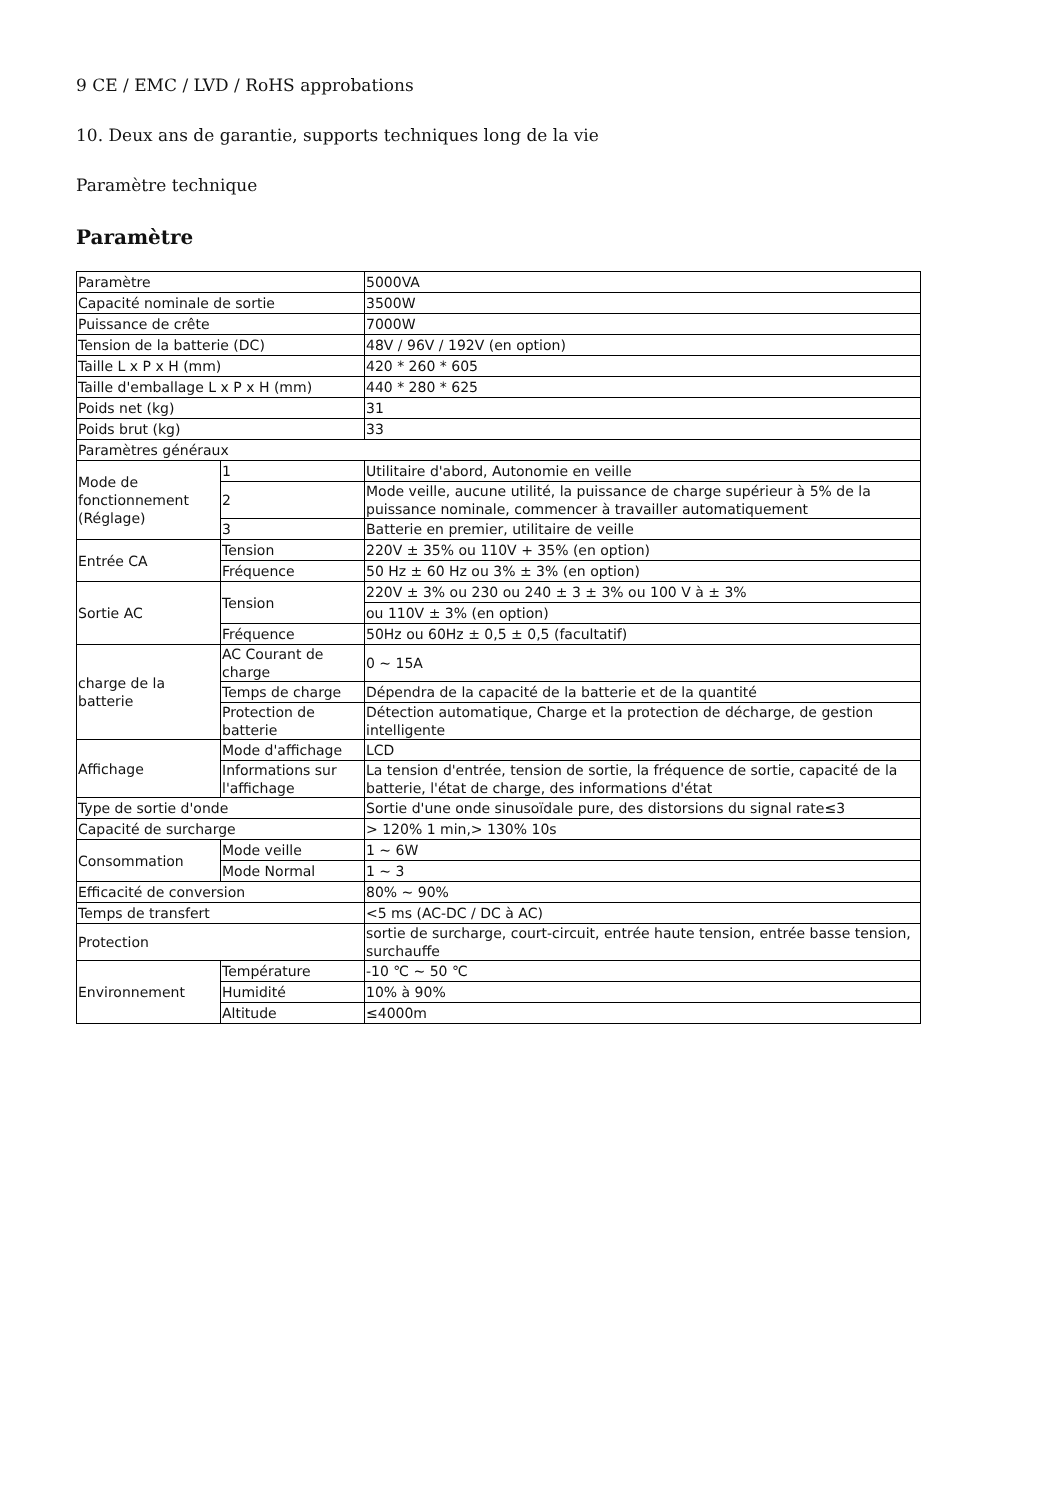9 CE / EMC / LVD / RoHS approbations
10. Deux ans de garantie, supports techniques long de la vie
Paramètre technique
Paramètre
| Paramètre | | 5000VA |
| Capacité nominale de sortie | | 3500W |
| Puissance de crête | | 7000W |
| Tension de la batterie (DC) | | 48V / 96V / 192V (en option) |
| Taille L x P x H (mm) | | 420 * 260 * 605 |
| Taille d'emballage L x P x H (mm) | | 440 * 280 * 625 |
| Poids net (kg) | | 31 |
| Poids brut (kg) | | 33 |
| Paramètres généraux | | |
| Mode de fonctionnement (Réglage) | 1 | Utilitaire d'abord, Autonomie en veille |
| | 2 | Mode veille, aucune utilité, la puissance de charge supérieur à 5% de la puissance nominale, commencer à travailler automatiquement |
| | 3 | Batterie en premier, utilitaire de veille |
| Entrée CA | Tension | 220V ± 35% ou 110V + 35% (en option) |
| | Fréquence | 50 Hz ± 60 Hz ou 3% ± 3% (en option) |
| Sortie AC | Tension | 220V ± 3% ou 230 ou 240 ± 3 ± 3% ou 100 V à ± 3% |
| | | ou 110V ± 3% (en option) |
| | Fréquence | 50Hz ou 60Hz ± 0,5 ± 0,5 (facultatif) |
| charge de la batterie | AC Courant de charge | 0 ~ 15A |
| | Temps de charge | Dépendra de la capacité de la batterie et de la quantité |
| | Protection de batterie | Détection automatique, Charge et la protection de décharge, de gestion intelligente |
| Affichage | Mode d'affichage | LCD |
| | Informations sur l'affichage | La tension d'entrée, tension de sortie, la fréquence de sortie, capacité de la batterie, l'état de charge, des informations d'état |
| Type de sortie d'onde | | Sortie d'une onde sinusoïdale pure, des distorsions du signal rate≤3 |
| Capacité de surcharge | | > 120% 1 min,> 130% 10s |
| Consommation | Mode veille | 1 ~ 6W |
| | Mode Normal | 1 ~ 3 |
| Efficacité de conversion | | 80% ~ 90% |
| Temps de transfert | | <5 ms (AC-DC / DC à AC) |
| Protection | | sortie de surcharge, court-circuit, entrée haute tension, entrée basse tension, surchauffe |
| Environnement | Température | -10 ℃ ~ 50 ℃ |
| | Humidité | 10% à 90% |
| | Altitude | ≤4000m |